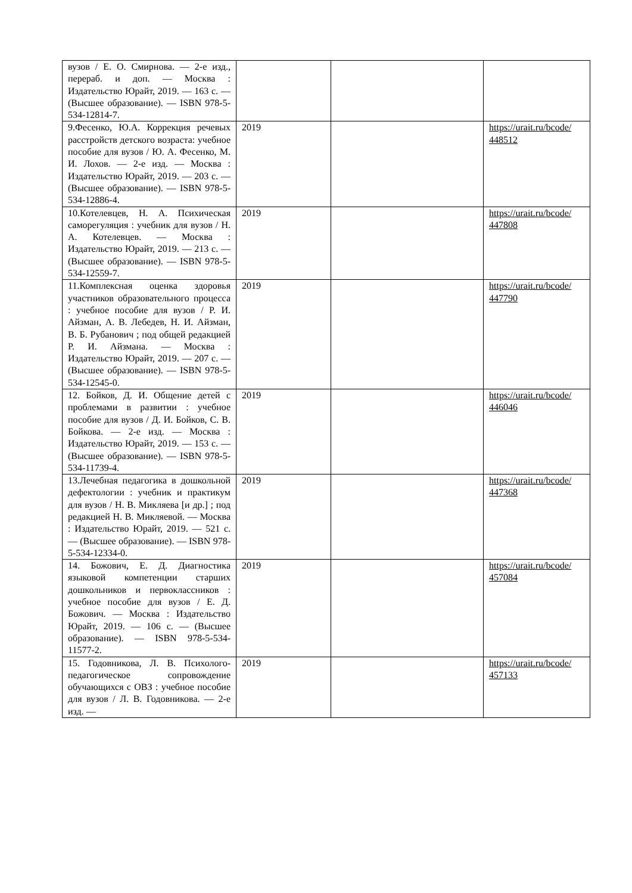| вузов / Е. О. Смирнова. — 2-е изд., перераб. и доп. — Москва : Издательство Юрайт, 2019. — 163 с. — (Высшее образование). — ISBN 978-5-534-12814-7. | | | |
| 9.Фесенко, Ю.А. Коррекция речевых расстройств детского возраста: учебное пособие для вузов / Ю. А. Фесенко, М. И. Лохов. — 2-е изд. — Москва : Издательство Юрайт, 2019. — 203 с. — (Высшее образование). — ISBN 978-5-534-12886-4. | 2019 | | https://urait.ru/bcode/ 448512 |
| 10.Котелевцев, Н. А. Психическая саморегуляция : учебник для вузов / Н. А. Котелевцев. — Москва : Издательство Юрайт, 2019. — 213 с. — (Высшее образование). — ISBN 978-5-534-12559-7. | 2019 | | https://urait.ru/bcode/ 447808 |
| 11.Комплексная оценка здоровья участников образовательного процесса : учебное пособие для вузов / Р. И. Айзман, А. В. Лебедев, Н. И. Айзман, В. Б. Рубанович ; под общей редакцией Р. И. Айзмана. — Москва : Издательство Юрайт, 2019. — 207 с. — (Высшее образование). — ISBN 978-5-534-12545-0. | 2019 | | https://urait.ru/bcode/ 447790 |
| 12. Бойков, Д. И. Общение детей с проблемами в развитии : учебное пособие для вузов / Д. И. Бойков, С. В. Бойкова. — 2-е изд. — Москва : Издательство Юрайт, 2019. — 153 с. — (Высшее образование). — ISBN 978-5-534-11739-4. | 2019 | | https://urait.ru/bcode/ 446046 |
| 13.Лечебная педагогика в дошкольной дефектологии : учебник и практикум для вузов / Н. В. Микляева [и др.] ; под редакцией Н. В. Микляевой. — Москва : Издательство Юрайт, 2019. — 521 с. — (Высшее образование). — ISBN 978-5-534-12334-0. | 2019 | | https://urait.ru/bcode/ 447368 |
| 14. Божович, Е. Д. Диагностика языковой компетенции старших дошкольников и первоклассников : учебное пособие для вузов / Е. Д. Божович. — Москва : Издательство Юрайт, 2019. — 106 с. — (Высшее образование). — ISBN 978-5-534-11577-2. | 2019 | | https://urait.ru/bcode/ 457084 |
| 15. Годовникова, Л. В. Психолого-педагогическое сопровождение обучающихся с ОВЗ : учебное пособие для вузов / Л. В. Годовникова. — 2-е изд. — | 2019 | | https://urait.ru/bcode/ 457133 |